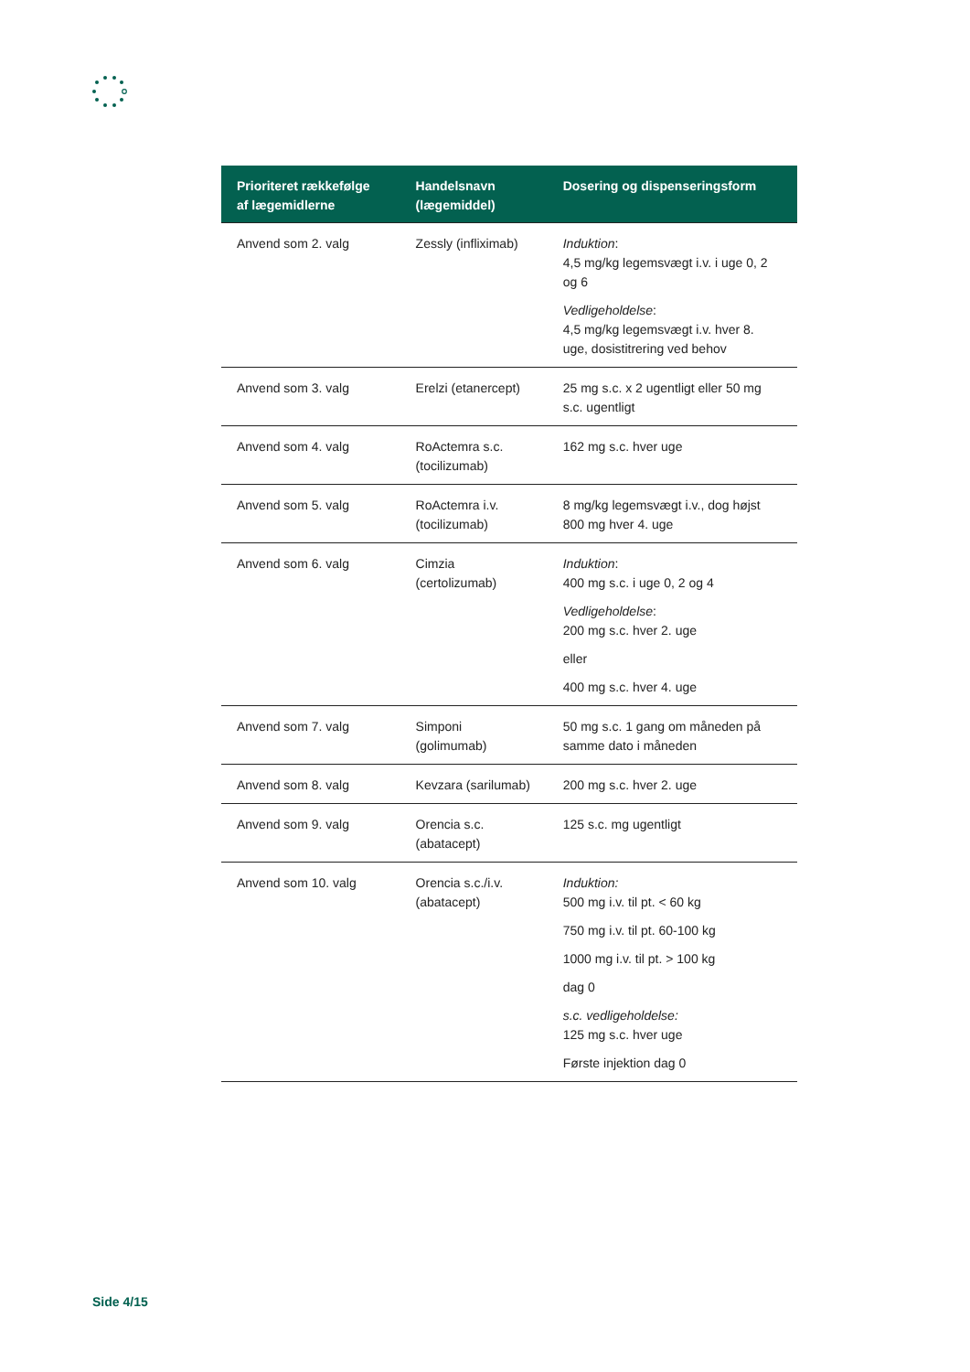| Prioriteret rækkefølge af lægemidlerne | Handelsnavn (lægemiddel) | Dosering og dispenseringsform |
| --- | --- | --- |
| Anvend som 2. valg | Zessly (infliximab) | Induktion : 4,5 mg/kg legemsvægt i.v. i uge 0, 2 og 6 Vedligeholdelse : 4,5 mg/kg legemsvægt i.v. hver 8. uge, dosistitrering ved behov |
| Anvend som 3. valg | Erelzi (etanercept) | 25 mg s.c. x 2 ugentligt eller 50 mg s.c. ugentligt |
| Anvend som 4. valg | RoActemra s.c. (tocilizumab) | 162 mg s.c. hver uge |
| Anvend som 5. valg | RoActemra i.v. (tocilizumab) | 8 mg/kg legemsvægt i.v., dog højst 800 mg hver 4. uge |
| Anvend som 6. valg | Cimzia (certolizumab) | Induktion : 400 mg s.c. i uge 0, 2 og 4 Vedligeholdelse : 200 mg s.c. hver 2. uge eller 400 mg s.c. hver 4. uge |
| Anvend som 7. valg | Simponi (golimumab) | 50 mg s.c. 1 gang om måneden på samme dato i måneden |
| Anvend som 8. valg | Kevzara (sarilumab) | 200 mg s.c. hver 2. uge |
| Anvend som 9. valg | Orencia s.c. (abatacept) | 125 s.c. mg ugentligt |
| Anvend som 10. valg | Orencia s.c./i.v. (abatacept) | Induktion: 500 mg i.v. til pt. < 60 kg 750 mg i.v. til pt. 60-100 kg 1000 mg i.v. til pt. > 100 kg dag 0 s.c. vedligeholdelse: 125 mg s.c. hver uge Første injektion dag 0 |
Side 4/15